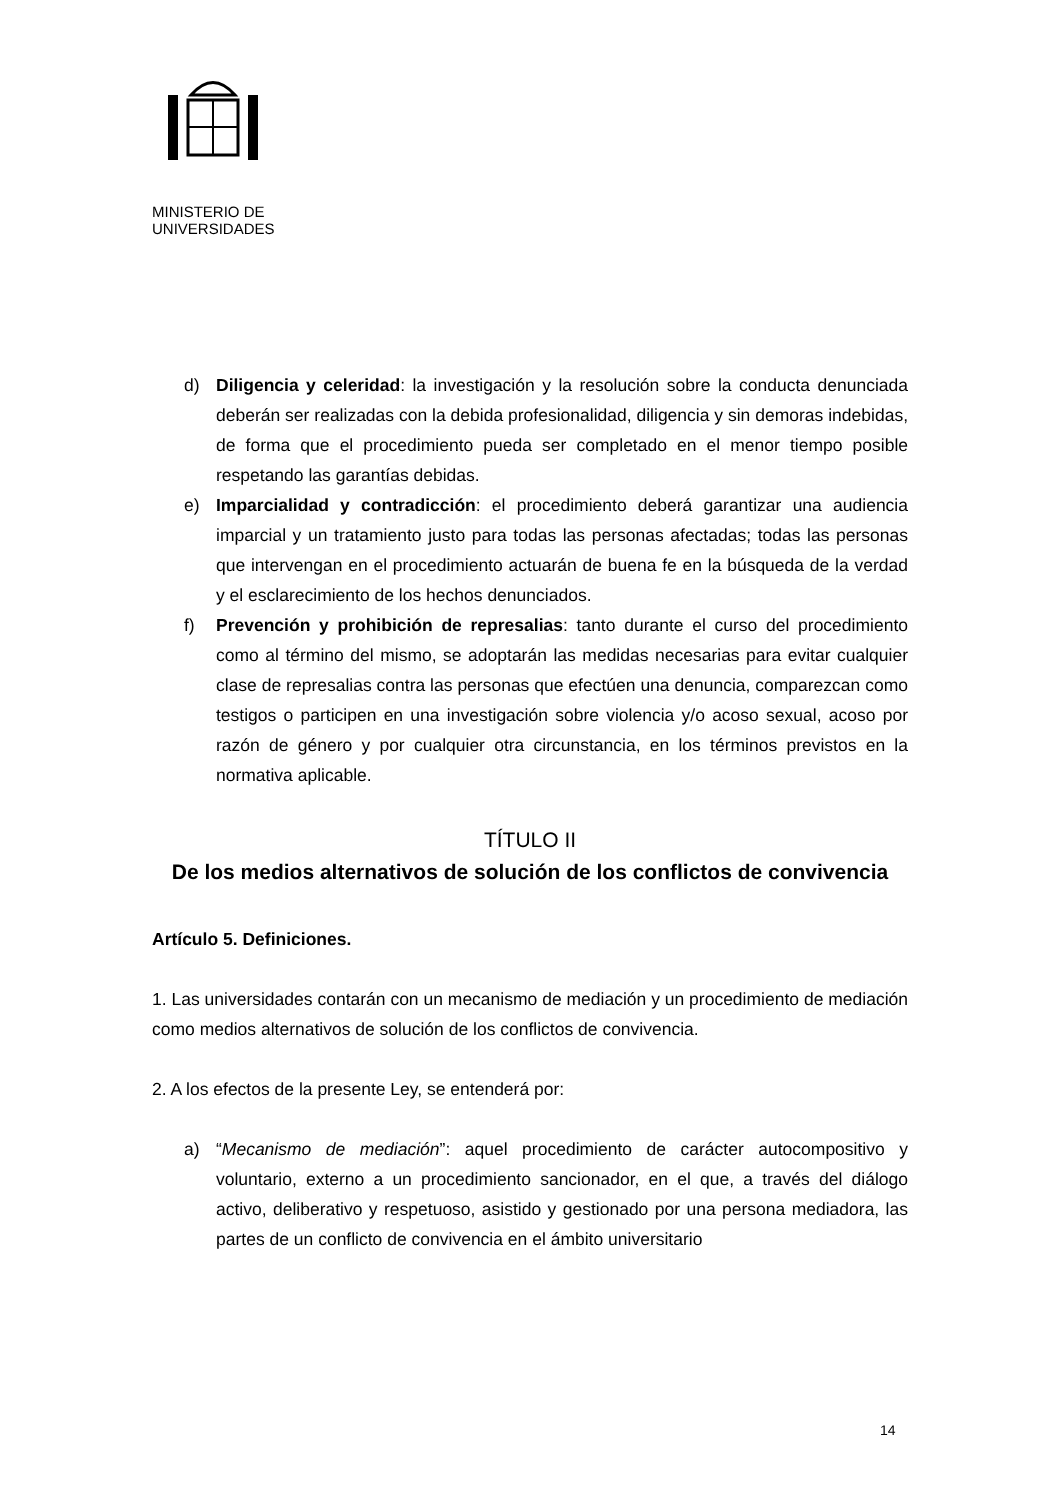MINISTERIO DE
UNIVERSIDADES
d) Diligencia y celeridad: la investigación y la resolución sobre la conducta denunciada deberán ser realizadas con la debida profesionalidad, diligencia y sin demoras indebidas, de forma que el procedimiento pueda ser completado en el menor tiempo posible respetando las garantías debidas.
e) Imparcialidad y contradicción: el procedimiento deberá garantizar una audiencia imparcial y un tratamiento justo para todas las personas afectadas; todas las personas que intervengan en el procedimiento actuarán de buena fe en la búsqueda de la verdad y el esclarecimiento de los hechos denunciados.
f) Prevención y prohibición de represalias: tanto durante el curso del procedimiento como al término del mismo, se adoptarán las medidas necesarias para evitar cualquier clase de represalias contra las personas que efectúen una denuncia, comparezcan como testigos o participen en una investigación sobre violencia y/o acoso sexual, acoso por razón de género y por cualquier otra circunstancia, en los términos previstos en la normativa aplicable.
TÍTULO II
De los medios alternativos de solución de los conflictos de convivencia
Artículo 5. Definiciones.
1. Las universidades contarán con un mecanismo de mediación y un procedimiento de mediación como medios alternativos de solución de los conflictos de convivencia.
2. A los efectos de la presente Ley, se entenderá por:
a) “Mecanismo de mediación”: aquel procedimiento de carácter autocompositivo y voluntario, externo a un procedimiento sancionador, en el que, a través del diálogo activo, deliberativo y respetuoso, asistido y gestionado por una persona mediadora, las partes de un conflicto de convivencia en el ámbito universitario
14